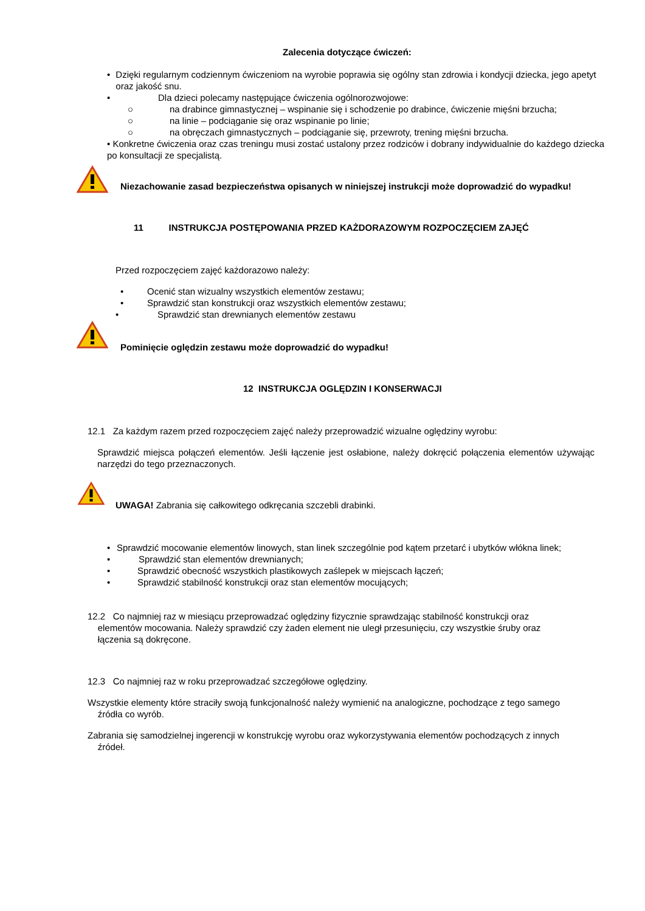Zalecenia dotyczące ćwiczeń:
• Dzięki regularnym codziennym ćwiczeniom na wyrobie poprawia się ogólny stan zdrowia i kondycji dziecka, jego apetyt oraz jakość snu.
• Dla dzieci polecamy następujące ćwiczenia ogólnorozwojowe:
○ na drabince gimnastycznej – wspinanie się i schodzenie po drabince, ćwiczenie mięśni brzucha;
○ na linie – podciąganie się oraz wspinanie po linie;
○ na obręczach gimnastycznych – podciąganie się, przewroty, trening mięśni brzucha.
• Konkretne ćwiczenia oraz czas treningu musi zostać ustalony przez rodziców i dobrany indywidualnie do każdego dziecka po konsultacji ze specjalistą.
Niezachowanie zasad bezpieczeństwa opisanych w niniejszej instrukcji może doprowadzić do wypadku!
11 INSTRUKCJA POSTĘPOWANIA PRZED KAŻDORAZOWYM ROZPOCZĘCIEM ZAJĘĆ
Przed rozpoczęciem zajęć każdorazowo należy:
• Ocenić stan wizualny wszystkich elementów zestawu;
• Sprawdzić stan konstrukcji oraz wszystkich elementów zestawu;
• Sprawdzić stan drewnianych elementów zestawu
Pominięcie oględzin zestawu może doprowadzić do wypadku!
12 INSTRUKCJA OGLĘDZIN I KONSERWACJI
12.1 Za każdym razem przed rozpoczęciem zajęć należy przeprowadzić wizualne oględziny wyrobu:
Sprawdzić miejsca połączeń elementów. Jeśli łączenie jest osłabione, należy dokręcić połączenia elementów używając narzędzi do tego przeznaczonych.
UWAGA! Zabrania się całkowitego odkręcania szczebli drabinki.
• Sprawdzić mocowanie elementów linowych, stan linek szczególnie pod kątem przetarć i ubytków włókna linek;
• Sprawdzić stan elementów drewnianych;
• Sprawdzić obecność wszystkich plastikowych zaślepek w miejscach łączeń;
• Sprawdzić stabilność konstrukcji oraz stan elementów mocujących;
12.2 Co najmniej raz w miesiącu przeprowadzać oględziny fizycznie sprawdzając stabilność konstrukcji oraz
elementów mocowania. Należy sprawdzić czy żaden element nie uległ przesunięciu, czy wszystkie śruby oraz
łączenia są dokręcone.
12.3 Co najmniej raz w roku przeprowadzać szczegółowe oględziny.
Wszystkie elementy które straciły swoją funkcjonalność należy wymienić na analogiczne, pochodzące z tego samego
źródła co wyrób.
Zabrania się samodzielnej ingerencji w konstrukcję wyrobu oraz wykorzystywania elementów pochodzących z innych
źródeł.